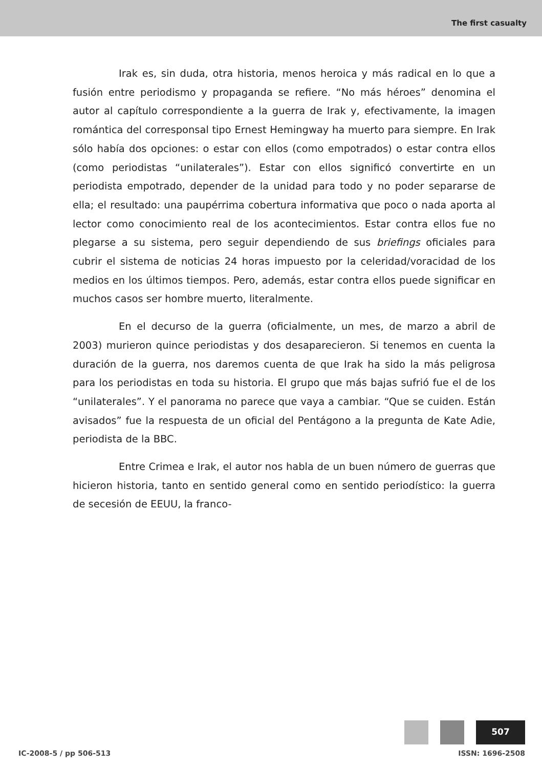The first casualty
Irak es, sin duda, otra historia, menos heroica y más radical en lo que a fusión entre periodismo y propaganda se refiere. “No más héroes” denomina el autor al capítulo correspondiente a la guerra de Irak y, efectivamente, la imagen romántica del corresponsal tipo Ernest Hemingway ha muerto para siempre. En Irak sólo había dos opciones: o estar con ellos (como empotrados) o estar contra ellos (como periodistas “unilaterales”). Estar con ellos significó convertirte en un periodista empotrado, depender de la unidad para todo y no poder separarse de ella; el resultado: una paupérrima cobertura informativa que poco o nada aporta al lector como conocimiento real de los acontecimientos. Estar contra ellos fue no plegarse a su sistema, pero seguir dependiendo de sus briefings oficiales para cubrir el sistema de noticias 24 horas impuesto por la celeridad/voracidad de los medios en los últimos tiempos. Pero, además, estar contra ellos puede significar en muchos casos ser hombre muerto, literalmente.
En el decurso de la guerra (oficialmente, un mes, de marzo a abril de 2003) murieron quince periodistas y dos desaparecieron. Si tenemos en cuenta la duración de la guerra, nos daremos cuenta de que Irak ha sido la más peligrosa para los periodistas en toda su historia. El grupo que más bajas sufrió fue el de los “unilaterales”. Y el panorama no parece que vaya a cambiar. “Que se cuiden. Están avisados” fue la respuesta de un oficial del Pentágono a la pregunta de Kate Adie, periodista de la BBC.
Entre Crimea e Irak, el autor nos habla de un buen número de guerras que hicieron historia, tanto en sentido general como en sentido periodístico: la guerra de secesión de EEUU, la franco-
507
IC-2008-5 / pp 506-513 ISSN: 1696-2508